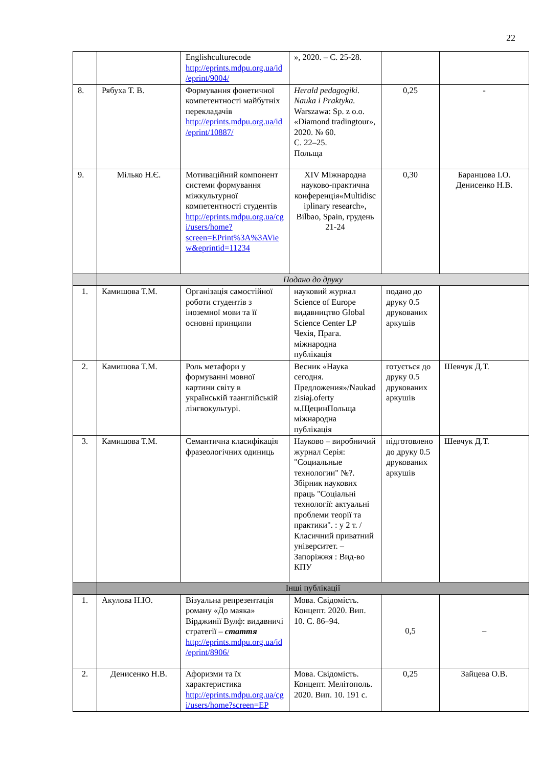22
| | | Englishculturecode http://eprints.mdpu.org.ua/id/eprint/9004/ | », 2020. – С. 25-28. | | |
| 8. | Рябуха Т. В. | Формування фонетичної компетентності майбутніх перекладачів http://eprints.mdpu.org.ua/id/eprint/10887/ | Herald pedagogiki. Nauka i Praktyka. Warszawa: Sp. z o.o. «Diamond tradingtour», 2020. № 60. С. 22–25. Польща | 0,25 | - |
| 9. | Мілько Н.Є. | Мотиваційний компонент системи формування міжкультурної компетентності студентів http://eprints.mdpu.org.ua/cgi/users/home?screen=EPrint%3A%3AView&eprintid=11234 | XIV Міжнародна науково-практична конференція«Multidisciplinary research», Bilbao, Spain, грудень 21-24 | 0,30 | Баранцова І.О. Денисенко Н.В. |
| | Подано до друку | | | | |
| 1. | Камишова Т.М. | Організація самостійної роботи студентів з іноземної мови та її основні принципи | науковий журнал Science of Europe видавництво Global Science Center LP Чехія, Прага. міжнародна публікація | подано до друку 0.5 друкованих аркушів | |
| 2. | Камишова Т.М. | Роль метафори у формуванні мовної картини світу в українській таанглійській лінгвокультурі. | Весник «Наука сегодня. Предложения»/Naukadzisiaj.oferty м.ЩецинПольща міжнародна публікація | готується до друку 0.5 друкованих аркушів | Шевчук Д.Т. |
| 3. | Камишова Т.М. | Семантична класифікація фразеологічних одиниць | Науково – виробничий журнал Серія: "Социальные технологии" №?. Збірник наукових праць "Соціальні технології: актуальні проблеми теорії та практики". : у 2 т. / Класичний приватний університет. – Запоріжжя : Вид-во КПУ | підготовлено до друку 0.5 друкованих аркушів | Шевчук Д.Т. |
| | Інші публікації | | | | |
| 1. | Акулова Н.Ю. | Візуальна репрезентація роману «До маяка» Вірджинії Вулф: видавничі стратегії – стаття http://eprints.mdpu.org.ua/id/eprint/8906/ | Мова. Свідомість. Концепт. 2020. Вип. 10. С. 86–94. | 0,5 | – |
| 2. | Денисенко Н.В. | Афоризми та їх характеристика http://eprints.mdpu.org.ua/cgi/users/home?screen=EP | Мова. Свідомість. Концепт. Мелітополь. 2020. Вип. 10. 191 с. | 0,25 | Зайцева О.В. |